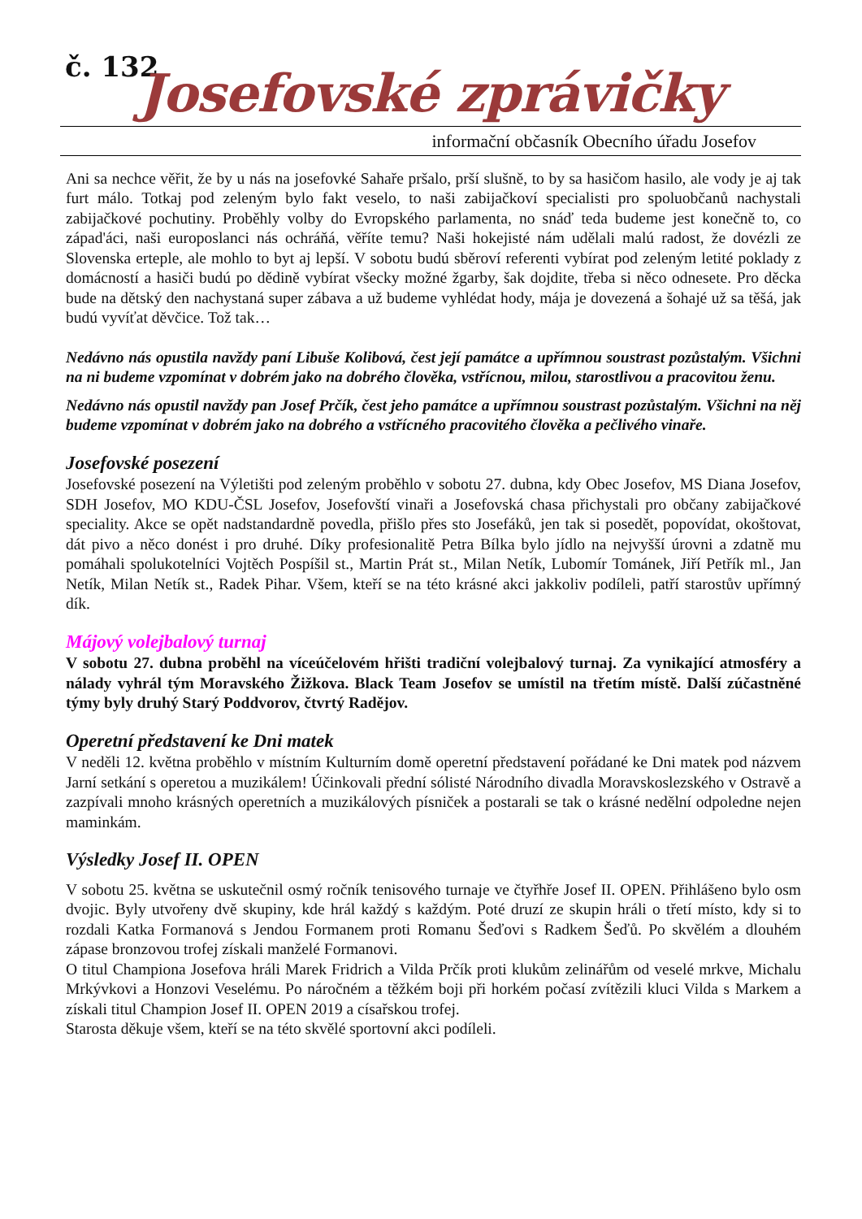č. 132
Josefovské zprávičky
informační občasník Obecního úřadu Josefov
Ani sa nechce věřit, že by u nás na josefovké Sahaře pršalo, prší slušně, to by sa hasičom hasilo, ale vody je aj tak furt málo. Totkaj pod zeleným bylo fakt veselo, to naši zabijačkoví specialisti pro spoluobčanů nachystali zabijačkové pochutiny. Proběhly volby do Evropského parlamenta, no snáď teda budeme jest konečně to, co západ'áci, naši europoslanci nás ochráňá, věříte temu? Naši hokejisté nám udělali malú radost, že dovézli ze Slovenska erteple, ale mohlo to byt aj lepší. V sobotu budú sběroví referenti vybírat pod zeleným letité poklady z domácností a hasiči budú po dědině vybírat všecky možné žgarby, šak dojdite, třeba si něco odnesete. Pro děcka bude na dětský den nachystaná super zábava a už budeme vyhlédat hody, mája je dovezená a šohajé už sa těšá, jak budú vyvíťat děvčice. Tož tak…
Nedávno nás opustila navždy paní Libuše Kolibová, čest její památce a upřímnou soustrast pozůstalým. Všichni na ni budeme vzpomínat v dobrém jako na dobrého člověka, vstřícnou, milou, starostlivou a pracovitou ženu.
Nedávno nás opustil navždy pan Josef Prčík, čest jeho památce a upřímnou soustrast pozůstalým. Všichni na něj budeme vzpomínat v dobrém jako na dobrého a vstřícného pracovitého člověka a pečlivého vinaře.
Josefovské posezení
Josefovské posezení na Výletišti pod zeleným proběhlo v sobotu 27. dubna, kdy Obec Josefov, MS Diana Josefov, SDH Josefov, MO KDU-ČSL Josefov, Josefovští vinaři a Josefovská chasa přichystali pro občany zabijačkové speciality. Akce se opět nadstandardně povedla, přišlo přes sto Josefáků, jen tak si posedět, popovídat, okoštovat, dát pivo a něco donést i pro druhé. Díky profesionalitě Petra Bílka bylo jídlo na nejvyšší úrovni a zdatně mu pomáhali spolukotelníci Vojtěch Pospíšil st., Martin Prát st., Milan Netík, Lubomír Tománek, Jiří Petřík ml., Jan Netík, Milan Netík st., Radek Pihar. Všem, kteří se na této krásné akci jakkoliv podíleli, patří starostův upřímný dík.
Májový volejbalový turnaj
V sobotu 27. dubna proběhl na víceúčelovém hřišti tradiční volejbalový turnaj. Za vynikající atmosféry a nálady vyhrál tým Moravského Žižkova. Black Team Josefov se umístil na třetím místě. Další zúčastněné týmy byly druhý Starý Poddvorov, čtvrtý Radějov.
Operetní představení ke Dni matek
V neděli 12. května proběhlo v místním Kulturním domě operetní představení pořádané ke Dni matek pod názvem Jarní setkání s operetou a muzikálem! Účinkovali přední sólisté Národního divadla Moravskoslezského v Ostravě a zazpívali mnoho krásných operetních a muzikálových písniček a postarali se tak o krásné nedělní odpoledne nejen maminkám.
Výsledky Josef II. OPEN
V sobotu 25. května se uskutečnil osmý ročník tenisového turnaje ve čtyřhře Josef II. OPEN. Přihlášeno bylo osm dvojic. Byly utvořeny dvě skupiny, kde hrál každý s každým. Poté druzí ze skupin hráli o třetí místo, kdy si to rozdali Katka Formanová s Jendou Formanem proti Romanu Šeďovi s Radkem Šeďů. Po skvělém a dlouhém zápase bronzovou trofej získali manželé Formanovi.
O titul Championa Josefova hráli Marek Fridrich a Vilda Prčík proti klukům zelinářům od veselé mrkve, Michalu Mrkývkovi a Honzovi Veselému. Po náročném a těžkém boji při horkém počasí zvítězili kluci Vilda s Markem a získali titul Champion Josef II. OPEN 2019 a císařskou trofej.
Starosta děkuje všem, kteří se na této skvělé sportovní akci podíleli.